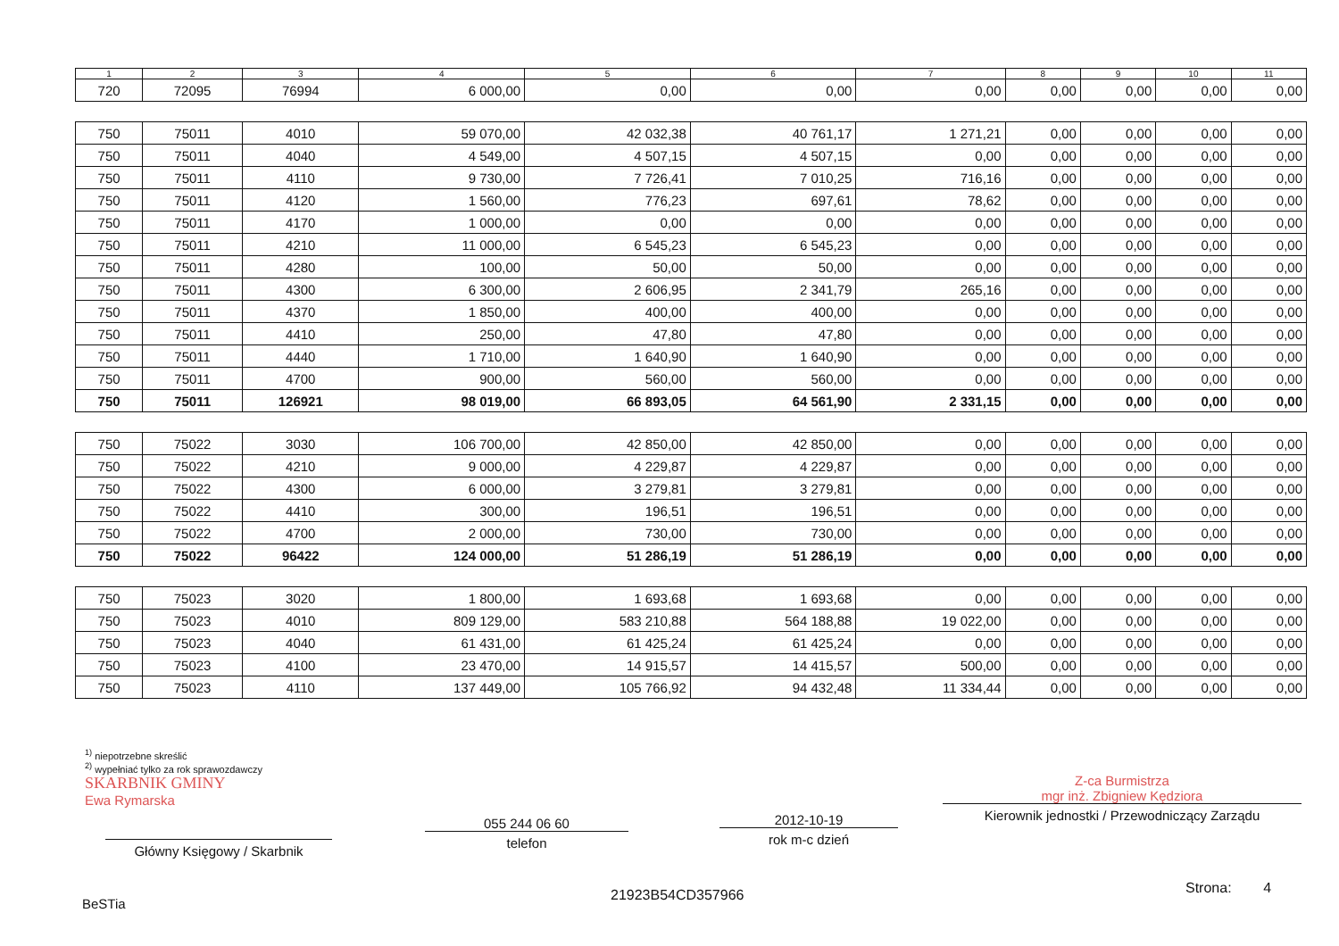| 1 | 2 | 3 | 4 | 5 | 6 | 7 | 8 | 9 | 10 | 11 |
| --- | --- | --- | --- | --- | --- | --- | --- | --- | --- | --- |
| 720 | 72095 | 76994 | 6 000,00 | 0,00 | 0,00 | 0,00 | 0,00 | 0,00 | 0,00 | 0,00 |
| 750 | 75011 | 4010 | 59 070,00 | 42 032,38 | 40 761,17 | 1 271,21 | 0,00 | 0,00 | 0,00 | 0,00 |
| 750 | 75011 | 4040 | 4 549,00 | 4 507,15 | 4 507,15 | 0,00 | 0,00 | 0,00 | 0,00 | 0,00 |
| 750 | 75011 | 4110 | 9 730,00 | 7 726,41 | 7 010,25 | 716,16 | 0,00 | 0,00 | 0,00 | 0,00 |
| 750 | 75011 | 4120 | 1 560,00 | 776,23 | 697,61 | 78,62 | 0,00 | 0,00 | 0,00 | 0,00 |
| 750 | 75011 | 4170 | 1 000,00 | 0,00 | 0,00 | 0,00 | 0,00 | 0,00 | 0,00 | 0,00 |
| 750 | 75011 | 4210 | 11 000,00 | 6 545,23 | 6 545,23 | 0,00 | 0,00 | 0,00 | 0,00 | 0,00 |
| 750 | 75011 | 4280 | 100,00 | 50,00 | 50,00 | 0,00 | 0,00 | 0,00 | 0,00 | 0,00 |
| 750 | 75011 | 4300 | 6 300,00 | 2 606,95 | 2 341,79 | 265,16 | 0,00 | 0,00 | 0,00 | 0,00 |
| 750 | 75011 | 4370 | 1 850,00 | 400,00 | 400,00 | 0,00 | 0,00 | 0,00 | 0,00 | 0,00 |
| 750 | 75011 | 4410 | 250,00 | 47,80 | 47,80 | 0,00 | 0,00 | 0,00 | 0,00 | 0,00 |
| 750 | 75011 | 4440 | 1 710,00 | 1 640,90 | 1 640,90 | 0,00 | 0,00 | 0,00 | 0,00 | 0,00 |
| 750 | 75011 | 4700 | 900,00 | 560,00 | 560,00 | 0,00 | 0,00 | 0,00 | 0,00 | 0,00 |
| 750 | 75011 | 126921 | 98 019,00 | 66 893,05 | 64 561,90 | 2 331,15 | 0,00 | 0,00 | 0,00 | 0,00 |
| 750 | 75022 | 3030 | 106 700,00 | 42 850,00 | 42 850,00 | 0,00 | 0,00 | 0,00 | 0,00 | 0,00 |
| 750 | 75022 | 4210 | 9 000,00 | 4 229,87 | 4 229,87 | 0,00 | 0,00 | 0,00 | 0,00 | 0,00 |
| 750 | 75022 | 4300 | 6 000,00 | 3 279,81 | 3 279,81 | 0,00 | 0,00 | 0,00 | 0,00 | 0,00 |
| 750 | 75022 | 4410 | 300,00 | 196,51 | 196,51 | 0,00 | 0,00 | 0,00 | 0,00 | 0,00 |
| 750 | 75022 | 4700 | 2 000,00 | 730,00 | 730,00 | 0,00 | 0,00 | 0,00 | 0,00 | 0,00 |
| 750 | 75022 | 96422 | 124 000,00 | 51 286,19 | 51 286,19 | 0,00 | 0,00 | 0,00 | 0,00 | 0,00 |
| 750 | 75023 | 3020 | 1 800,00 | 1 693,68 | 1 693,68 | 0,00 | 0,00 | 0,00 | 0,00 | 0,00 |
| 750 | 75023 | 4010 | 809 129,00 | 583 210,88 | 564 188,88 | 19 022,00 | 0,00 | 0,00 | 0,00 | 0,00 |
| 750 | 75023 | 4040 | 61 431,00 | 61 425,24 | 61 425,24 | 0,00 | 0,00 | 0,00 | 0,00 | 0,00 |
| 750 | 75023 | 4100 | 23 470,00 | 14 915,57 | 14 415,57 | 500,00 | 0,00 | 0,00 | 0,00 | 0,00 |
| 750 | 75023 | 4110 | 137 449,00 | 105 766,92 | 94 432,48 | 11 334,44 | 0,00 | 0,00 | 0,00 | 0,00 |
<sup>1)</sup> niepotrzebne skreślić
<sup>2)</sup> wypełniać tylko za rok sprawozdawczy
SKARBNIK GMINY
Ewa Rymarska
Główny Księgowy / Skarbnik
055 244 06 60
telefon
2012-10-19
rok m-c dzień
Z-ca Burmistrza
mgr inż. Zbigniew Kędziora
Kierownik jednostki / Przewodniczący Zarządu
BeSTia 21923B54CD357966 Strona: 4